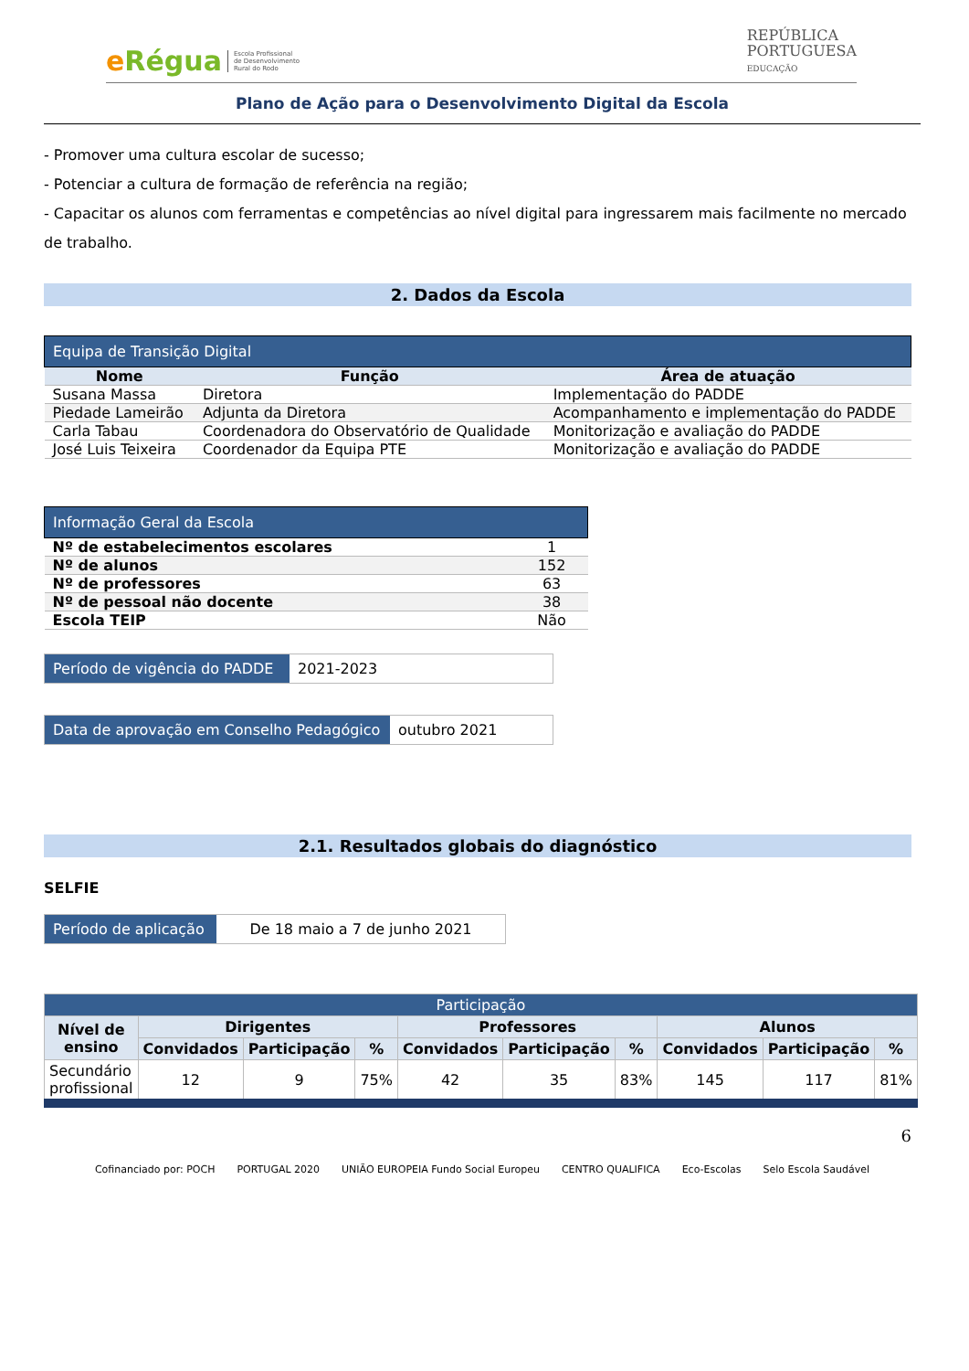e Régua Escola Profissional
de Desenvolvimento
Rural do Rodo
REPÚBLICA
PORTUGUESA
EDUCAÇÃO
Plano de Ação para o Desenvolvimento Digital da Escola
- Promover uma cultura escolar de sucesso;
- Potenciar a cultura de formação de referência na região;
- Capacitar os alunos com ferramentas e competências ao nível digital para ingressarem mais facilmente no mercado de trabalho.
2. Dados da Escola
| Equipa de Transição Digital | | |
| --- | --- | --- |
| Nome | Função | Área de atuação |
| Susana Massa | Diretora | Implementação do PADDE |
| Piedade Lameirão | Adjunta da Diretora | Acompanhamento e implementação do PADDE |
| Carla Tabau | Coordenadora do Observatório de Qualidade | Monitorização e avaliação do PADDE |
| José Luis Teixeira | Coordenador da Equipa PTE | Monitorização e avaliação do PADDE |
| Informação Geral da Escola | |
| --- | --- |
| Nº de estabelecimentos escolares | 1 |
| Nº de alunos | 152 |
| Nº de professores | 63 |
| Nº de pessoal não docente | 38 |
| Escola TEIP | Não |
| Período de vigência do PADDE | 2021-2023 |
| Data de aprovação em Conselho Pedagógico | outubro 2021 |
2.1. Resultados globais do diagnóstico
SELFIE
| Período de aplicação | De 18 maio a 7 de junho 2021 |
| Participação | | | | | | | | | |
| --- | --- | --- | --- | --- | --- | --- | --- | --- | --- |
| Nível de ensino | Dirigentes | | | Professores | | | Alunos | | |
| | Convidados | Participação | % | Convidados | Participação | % | Convidados | Participação | % |
| Secundário profissional | 12 | 9 | 75% | 42 | 35 | 83% | 145 | 117 | 81% |
6
Cofinanciado por: POCH PORTUGAL 2020 UNIÃO EUROPEIA Fundo Social Europeu CENTRO QUALIFICA Eco-Escolas Selo Escola Saudável